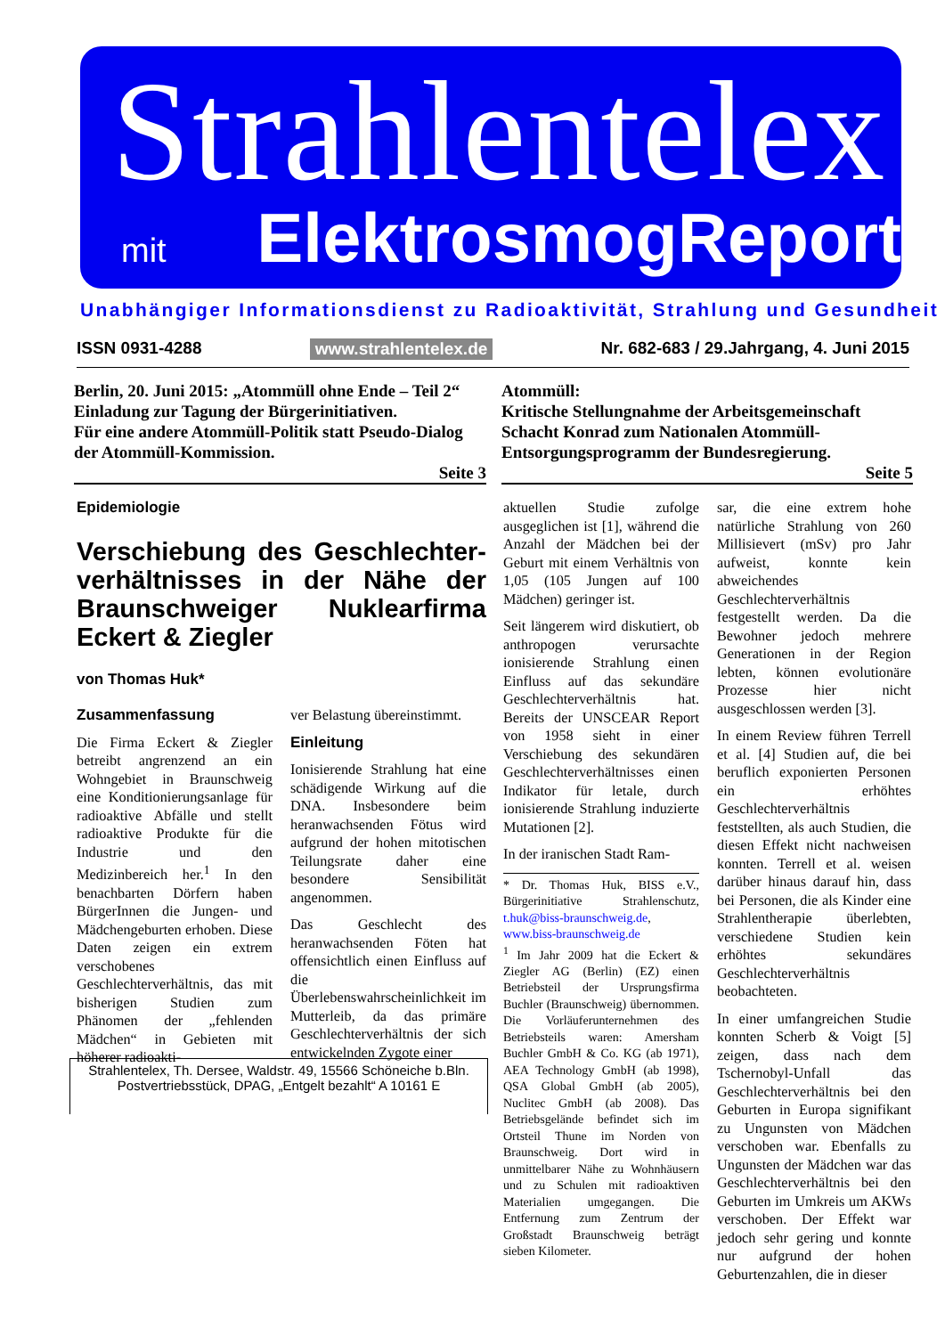Strahlentelex
mit ElektrosmogReport
Unabhängiger Informationsdienst zu Radioaktivität, Strahlung und Gesundheit
ISSN 0931-4288 www.strahlentelex.de Nr. 682-683 / 29.Jahrgang, 4. Juni 2015
Berlin, 20. Juni 2015: „Atommüll ohne Ende – Teil 2“
Einladung zur Tagung der Bürgerinitiativen.
Für eine andere Atommüll-Politik statt Pseudo-Dialog der Atommüll-Kommission.
Seite 3
Atommüll:
Kritische Stellungnahme der Arbeitsgemeinschaft Schacht Konrad zum Nationalen Atommüll-Entsorgungsprogramm der Bundesregierung.
Seite 5
Epidemiologie
Verschiebung des Geschlechter­verhältnisses in der Nähe der Braunschweiger Nuklearfirma Eckert & Ziegler
von Thomas Huk*
Zusammenfassung
Die Firma Eckert & Ziegler betreibt angrenzend an ein Wohngebiet in Braunschweig eine Konditionierungsanlage für radioaktive Abfälle und stellt radioaktive Produkte für die Industrie und den Medizinbereich her.<sup>1</sup> In den benachbarten Dörfern haben BürgerInnen die Jungen- und Mädchengeburten erhoben. Diese Daten zeigen ein extrem verschobenes Geschlechterverhältnis, das mit bisherigen Studien zum Phänomen der „fehlenden Mädchen“ in Gebieten mit höherer radioakti-
ver Belastung übereinstimmt.
Einleitung
Ionisierende Strahlung hat eine schädigende Wirkung auf die DNA. Insbesondere beim heranwachsenden Fötus wird aufgrund der hohen mitotischen Teilungsrate daher eine besondere Sensibilität angenommen.
Das Geschlecht des heranwachsenden Föten hat offensichtlich einen Einfluss auf die Überlebenswahrscheinlichkeit im Mutterleib, da das primäre Geschlechterverhältnis der sich entwickelnden Zygote einer
Strahlentelex, Th. Dersee, Waldstr. 49, 15566 Schöneiche b.Bln.
Postvertriebsstück, DPAG, „Entgelt bezahlt“ A 10161 E
aktuellen Studie zufolge ausgeglichen ist [1], während die Anzahl der Mädchen bei der Geburt mit einem Verhältnis von 1,05 (105 Jungen auf 100 Mädchen) geringer ist.
Seit längerem wird diskutiert, ob anthropogen verursachte ionisierende Strahlung einen Einfluss auf das sekundäre Geschlechterverhältnis hat. Bereits der UNSCEAR Report von 1958 sieht in einer Verschiebung des sekundären Geschlechterverhältnisses einen Indikator für letale, durch ionisierende Strahlung induzierte Mutationen [2].
In der iranischen Stadt Ram-
* Dr. Thomas Huk, BISS e.V., Bürgerinitiative Strahlenschutz, t.huk@biss-braunschweig.de, www.biss-braunschweig.de
<sup>1</sup> Im Jahr 2009 hat die Eckert & Ziegler AG (Berlin) (EZ) einen Betriebsteil der Ursprungsfirma Buchler (Braunschweig) übernommen. Die Vorläuferunternehmen des Betriebsteils waren: Amersham Buchler GmbH & Co. KG (ab 1971), AEA Technology GmbH (ab 1998), QSA Global GmbH (ab 2005), Nuclitec GmbH (ab 2008). Das Betriebsgelände befindet sich im Ortsteil Thune im Norden von Braunschweig. Dort wird in unmittelbarer Nähe zu Wohnhäusern und zu Schulen mit radioaktiven Materialien umgegangen. Die Entfernung zum Zentrum der Großstadt Braunschweig beträgt sieben Kilometer.
sar, die eine extrem hohe natürliche Strahlung von 260 Millisievert (mSv) pro Jahr aufweist, konnte kein abweichendes Geschlechterverhältnis festgestellt werden. Da die Bewohner jedoch mehrere Generationen in der Region lebten, können evolutionäre Prozesse hier nicht ausgeschlossen werden [3].
In einem Review führen Terrell et al. [4] Studien auf, die bei beruflich exponierten Personen ein erhöhtes Geschlechterverhältnis feststellten, als auch Studien, die diesen Effekt nicht nachweisen konnten. Terrell et al. weisen darüber hinaus darauf hin, dass bei Personen, die als Kinder eine Strahlentherapie überlebten, verschiedene Studien kein erhöhtes sekundäres Geschlechterverhältnis beobachteten.
In einer umfangreichen Studie konnten Scherb & Voigt [5] zeigen, dass nach dem Tschernobyl-Unfall das Geschlechterverhältnis bei den Geburten in Europa signifikant zu Ungunsten von Mädchen verschoben war. Ebenfalls zu Ungunsten der Mädchen war das Geschlechterverhältnis bei den Geburten im Umkreis um AKWs verschoben. Der Effekt war jedoch sehr gering und konnte nur aufgrund der hohen Geburtenzahlen, die in dieser